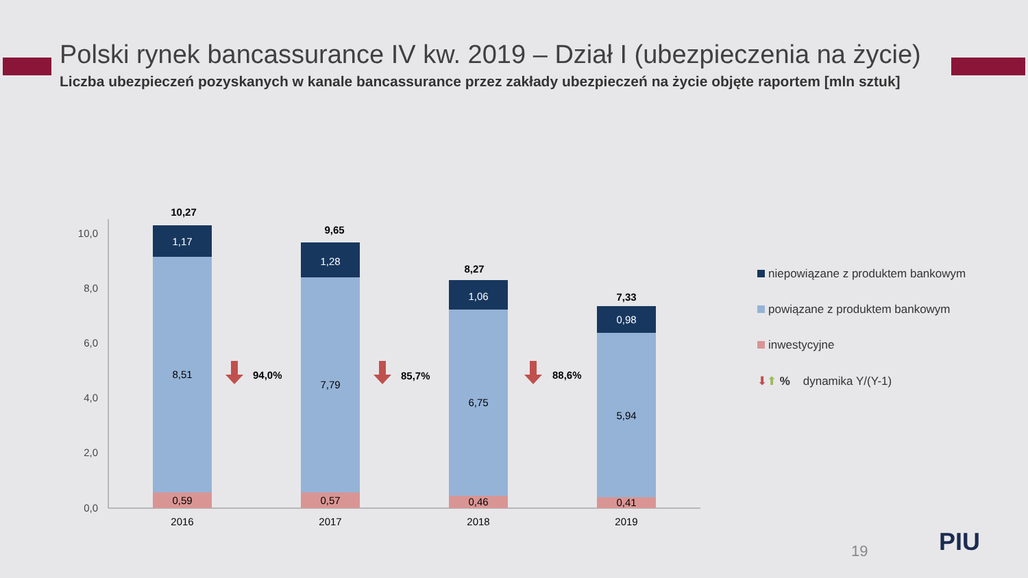Polski rynek bancassurance IV kw. 2019 – Dział I (ubezpieczenia na życie)
Liczba ubezpieczeń pozyskanych w kanale bancassurance przez zakłady ubezpieczeń na życie objęte raportem [mln sztuk]
0,0
2,0
4,0
6,0
8,0
10,0
0,59
8,51
1,17
10,27
2016
0,57
7,79
1,28
9,65
2017
0,46
6,75
1,06
8,27
2018
0,41
5,94
0,98
7,33
2019
94,0%
85,7%
88,6%
niepowiązane z produktem bankowym
powiązane z produktem bankowym
inwestycyjne
⬇⬆ % dynamika Y/(Y-1)
19 PIU